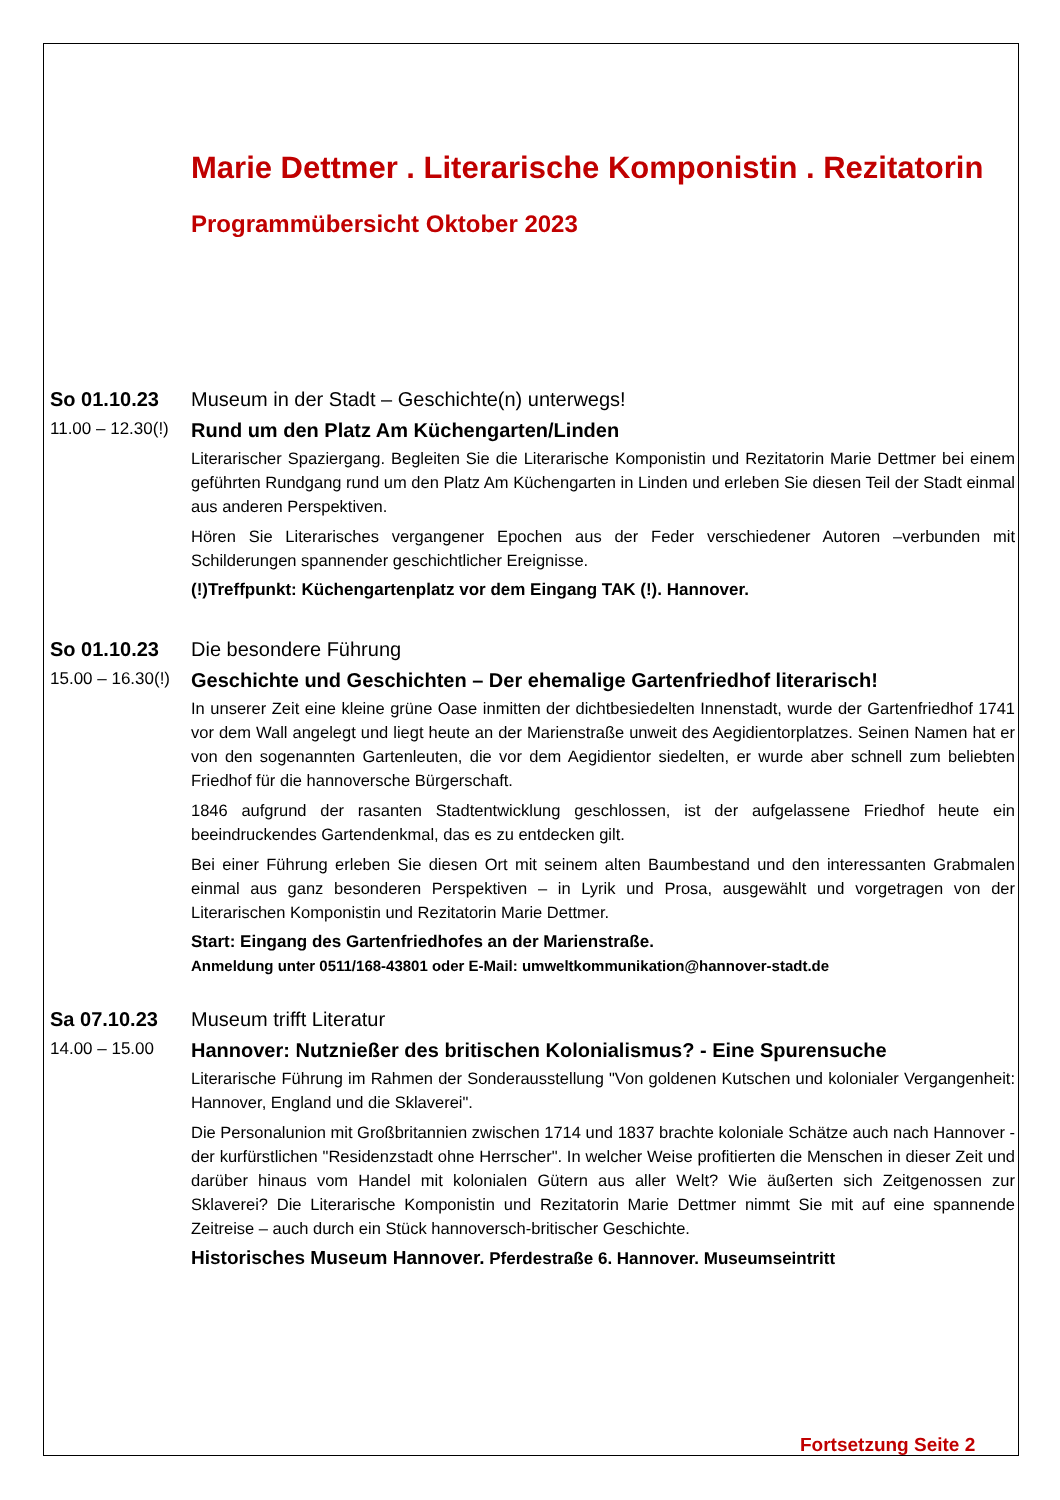Marie Dettmer . Literarische Komponistin . Rezitatorin
Programmübersicht Oktober 2023
So 01.10.23
Museum in der Stadt – Geschichte(n) unterwegs!
11.00 – 12.30(!)
Rund um den Platz Am Küchengarten/Linden
Literarischer Spaziergang. Begleiten Sie die Literarische Komponistin und Rezitatorin Marie Dettmer bei einem geführten Rundgang rund um den Platz Am Küchengarten in Linden und erleben Sie diesen Teil der Stadt einmal aus anderen Perspektiven.
Hören Sie Literarisches vergangener Epochen aus der Feder verschiedener Autoren –verbunden mit Schilderungen spannender geschichtlicher Ereignisse.
(!)Treffpunkt: Küchengartenplatz vor dem Eingang TAK (!). Hannover.
So 01.10.23
Die besondere Führung
15.00 – 16.30(!)
Geschichte und Geschichten – Der ehemalige Gartenfriedhof literarisch!
In unserer Zeit eine kleine grüne Oase inmitten der dichtbesiedelten Innenstadt, wurde der Gartenfriedhof 1741 vor dem Wall angelegt und liegt heute an der Marienstraße unweit des Aegidientorplatzes. Seinen Namen hat er von den sogenannten Gartenleuten, die vor dem Aegidientor siedelten, er wurde aber schnell zum beliebten Friedhof für die hannoversche Bürgerschaft.
1846 aufgrund der rasanten Stadtentwicklung geschlossen, ist der aufgelassene Friedhof heute ein beeindruckendes Gartendenkmal, das es zu entdecken gilt.
Bei einer Führung erleben Sie diesen Ort mit seinem alten Baumbestand und den interessanten Grabmalen einmal aus ganz besonderen Perspektiven – in Lyrik und Prosa, ausgewählt und vorgetragen von der Literarischen Komponistin und Rezitatorin Marie Dettmer.
Start: Eingang des Gartenfriedhofes an der Marienstraße.
Anmeldung unter 0511/168-43801 oder E-Mail: umweltkommunikation@hannover-stadt.de
Sa 07.10.23
Museum trifft Literatur
14.00 – 15.00
Hannover: Nutznießer des britischen Kolonialismus? - Eine Spurensuche
Literarische Führung im Rahmen der Sonderausstellung "Von goldenen Kutschen und kolonialer Vergangenheit: Hannover, England und die Sklaverei".
Die Personalunion mit Großbritannien zwischen 1714 und 1837 brachte koloniale Schätze auch nach Hannover - der kurfürstlichen "Residenzstadt ohne Herrscher". In welcher Weise profitierten die Menschen in dieser Zeit und darüber hinaus vom Handel mit kolonialen Gütern aus aller Welt? Wie äußerten sich Zeitgenossen zur Sklaverei? Die Literarische Komponistin und Rezitatorin Marie Dettmer nimmt Sie mit auf eine spannende Zeitreise – auch durch ein Stück hannoversch-britischer Geschichte.
Historisches Museum Hannover. Pferdestraße 6. Hannover. Museumseintritt
Fortsetzung Seite 2